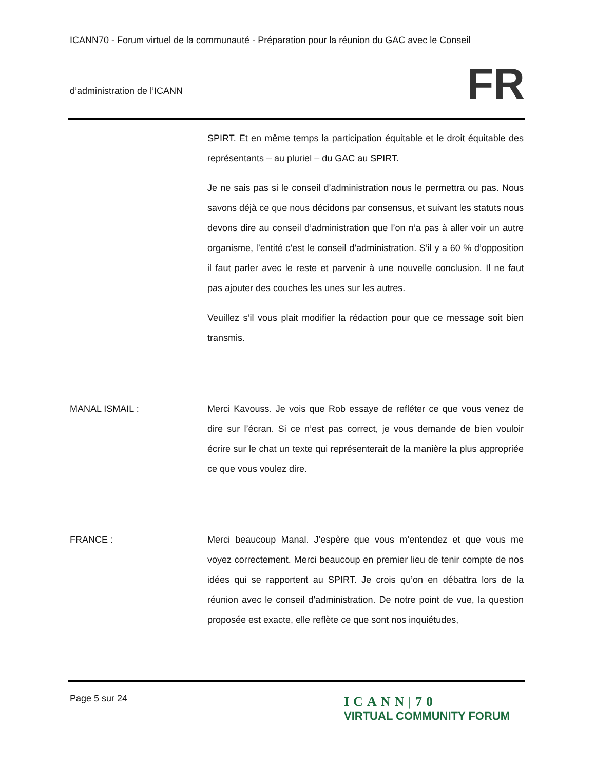ICANN70 - Forum virtuel de la communauté - Préparation pour la réunion du GAC avec le Conseil
d’administration de l’ICANN
FR
SPIRT. Et en même temps la participation équitable et le droit équitable des représentants – au pluriel – du GAC au SPIRT.
Je ne sais pas si le conseil d’administration nous le permettra ou pas. Nous savons déjà ce que nous décidons par consensus, et suivant les statuts nous devons dire au conseil d’administration que l’on n’a pas à aller voir un autre organisme, l’entité c’est le conseil d’administration. S’il y a 60 % d’opposition il faut parler avec le reste et parvenir à une nouvelle conclusion. Il ne faut pas ajouter des couches les unes sur les autres.
Veuillez s’il vous plait modifier la rédaction pour que ce message soit bien transmis.
MANAL ISMAIL : Merci Kavouss. Je vois que Rob essaye de refléter ce que vous venez de dire sur l’écran. Si ce n’est pas correct, je vous demande de bien vouloir écrire sur le chat un texte qui représenterait de la manière la plus appropriée ce que vous voulez dire.
FRANCE : Merci beaucoup Manal. J’espère que vous m’entendez et que vous me voyez correctement. Merci beaucoup en premier lieu de tenir compte de nos idées qui se rapportent au SPIRT. Je crois qu’on en débattra lors de la réunion avec le conseil d’administration. De notre point de vue, la question proposée est exacte, elle reflète ce que sont nos inquiétudes,
Page 5 sur 24
ICANN|70
VIRTUAL COMMUNITY FORUM